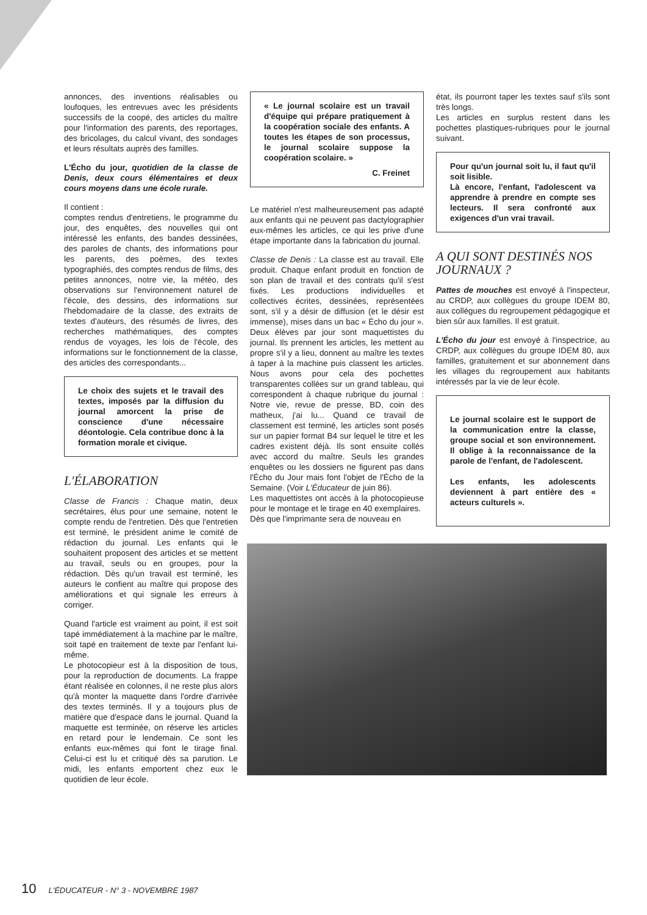annonces, des inventions réalisables ou loufoques, les entrevues avec les présidents successifs de la coopé, des articles du maître pour l'information des parents, des reportages, des bricolages, du calcul vivant, des sondages et leurs résultats auprès des familles.
L'Écho du jour, quotidien de la classe de Denis, deux cours élémentaires et deux cours moyens dans une école rurale.
Il contient :
comptes rendus d'entretiens, le programme du jour, des enquêtes, des nouvelles qui ont intéressé les enfants, des bandes dessinées, des paroles de chants, des informations pour les parents, des poèmes, des textes typographiés, des comptes rendus de films, des petites annonces, notre vie, la météo, des observations sur l'environnement naturel de l'école, des dessins, des informations sur l'hebdomadaire de la classe, des extraits de textes d'auteurs, des résumés de livres, des recherches mathématiques, des comptes rendus de voyages, les lois de l'école, des informations sur le fonctionnement de la classe, des articles des correspondants...
Le choix des sujets et le travail des textes, imposés par la diffusion du journal amorcent la prise de conscience d'une nécessaire déontologie. Cela contribue donc à la formation morale et civique.
L'ÉLABORATION
Classe de Francis : Chaque matin, deux secrétaires, élus pour une semaine, notent le compte rendu de l'entretien. Dès que l'entretien est terminé, le président anime le comité de rédaction du journal. Les enfants qui le souhaitent proposent des articles et se mettent au travail, seuls ou en groupes, pour la rédaction. Dès qu'un travail est terminé, les auteurs le confient au maître qui propose des améliorations et qui signale les erreurs à corriger.
Quand l'article est vraiment au point, il est soit tapé immédiatement à la machine par le maître, soit tapé en traitement de texte par l'enfant lui-même.
Le photocopieur est à la disposition de tous, pour la reproduction de documents. La frappe étant réalisée en colonnes, il ne reste plus alors qu'à monter la maquette dans l'ordre d'arrivée des textes terminés. Il y a toujours plus de matière que d'espace dans le journal. Quand la maquette est terminée, on réserve les articles en retard pour le lendemain. Ce sont les enfants eux-mêmes qui font le tirage final. Celui-ci est lu et critiqué dès sa parution. Le midi, les enfants emportent chez eux le quotidien de leur école.
« Le journal scolaire est un travail d'équipe qui prépare pratiquement à la coopération sociale des enfants. A toutes les étapes de son processus, le journal scolaire suppose la coopération scolaire. »
C. Freinet
Le matériel n'est malheureusement pas adapté aux enfants qui ne peuvent pas dactylographier eux-mêmes les articles, ce qui les prive d'une étape importante dans la fabrication du journal.
Classe de Denis : La classe est au travail. Elle produit. Chaque enfant produit en fonction de son plan de travail et des contrats qu'il s'est fixés. Les productions individuelles et collectives écrites, dessinées, représentées sont, s'il y a désir de diffusion (et le désir est immense), mises dans un bac « Écho du jour ». Deux élèves par jour sont maquettistes du journal. Ils prennent les articles, les mettent au propre s'il y a lieu, donnent au maître les textes à taper à la machine puis classent les articles. Nous avons pour cela des pochettes transparentes collées sur un grand tableau, qui correspondent à chaque rubrique du journal : Notre vie, revue de presse, BD, coin des matheux, j'ai lu... Quand ce travail de classement est terminé, les articles sont posés sur un papier format B4 sur lequel le titre et les cadres existent déjà. Ils sont ensuite collés avec accord du maître. Seuls les grandes enquêtes ou les dossiers ne figurent pas dans l'Écho du Jour mais font l'objet de l'Écho de la Semaine. (Voir L'Éducateur de juin 86).
Les maquettistes ont accès à la photocopieuse pour le montage et le tirage en 40 exemplaires.
Dès que l'imprimante sera de nouveau en
état, ils pourront taper les textes sauf s'ils sont très longs.
Les articles en surplus restent dans les pochettes plastiques-rubriques pour le journal suivant.
Pour qu'un journal soit lu, il faut qu'il soit lisible.
Là encore, l'enfant, l'adolescent va apprendre à prendre en compte ses lecteurs. Il sera confronté aux exigences d'un vrai travail.
A QUI SONT DESTINÉS NOS JOURNAUX ?
Pattes de mouches est envoyé à l'inspecteur, au CRDP, aux collègues du groupe IDEM 80, aux collègues du regroupement pédagogique et bien sûr aux familles. Il est gratuit.
L'Écho du jour est envoyé à l'inspectrice, au CRDP, aux collègues du groupe IDEM 80, aux familles, gratuitement et sur abonnement dans les villages du regroupement aux habitants intéressés par la vie de leur école.
Le journal scolaire est le support de la communication entre la classe, groupe social et son environnement. Il oblige à la reconnaissance de la parole de l'enfant, de l'adolescent.
Les enfants, les adolescents deviennent à part entière des « acteurs culturels ».
10 L'ÉDUCATEUR - N° 3 - NOVEMBRE 1987